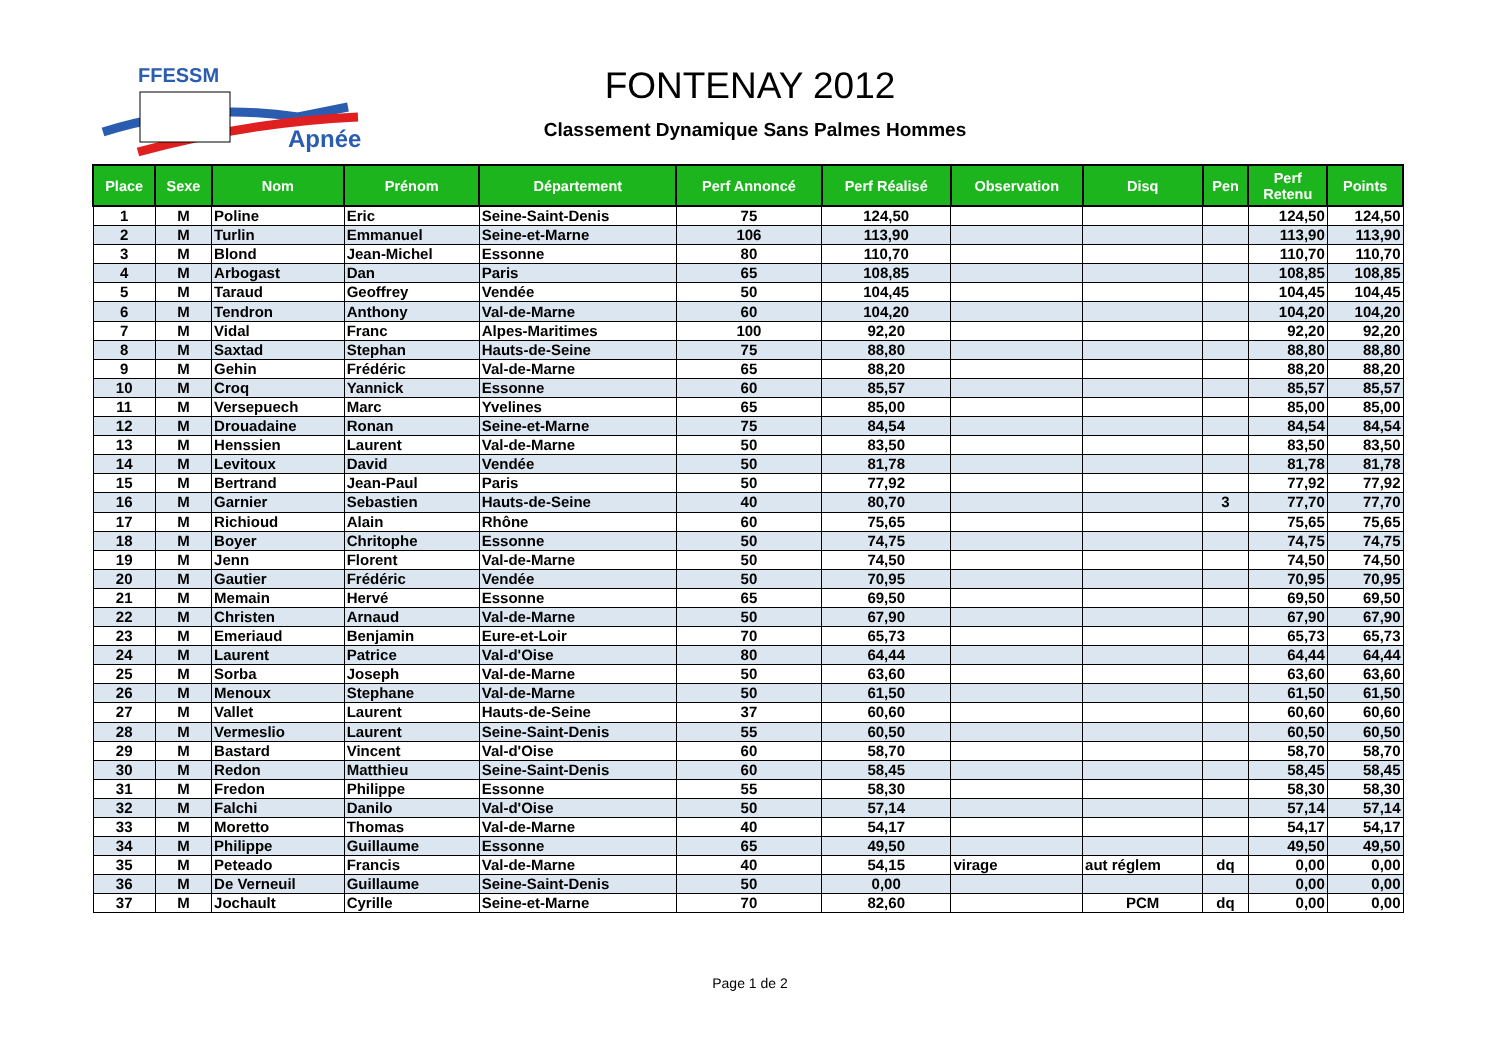FFESSM
Apnée
FONTENAY 2012
Classement Dynamique Sans Palmes Hommes
| Place | Sexe | Nom | Prénom | Département | Perf Annoncé | Perf Réalisé | Observation | Disq | Pen | Perf Retenu | Points |
| --- | --- | --- | --- | --- | --- | --- | --- | --- | --- | --- | --- |
| 1 | M | Poline | Eric | Seine-Saint-Denis | 75 | 124,50 | | | | 124,50 | 124,50 |
| 2 | M | Turlin | Emmanuel | Seine-et-Marne | 106 | 113,90 | | | | 113,90 | 113,90 |
| 3 | M | Blond | Jean-Michel | Essonne | 80 | 110,70 | | | | 110,70 | 110,70 |
| 4 | M | Arbogast | Dan | Paris | 65 | 108,85 | | | | 108,85 | 108,85 |
| 5 | M | Taraud | Geoffrey | Vendée | 50 | 104,45 | | | | 104,45 | 104,45 |
| 6 | M | Tendron | Anthony | Val-de-Marne | 60 | 104,20 | | | | 104,20 | 104,20 |
| 7 | M | Vidal | Franc | Alpes-Maritimes | 100 | 92,20 | | | | 92,20 | 92,20 |
| 8 | M | Saxtad | Stephan | Hauts-de-Seine | 75 | 88,80 | | | | 88,80 | 88,80 |
| 9 | M | Gehin | Frédéric | Val-de-Marne | 65 | 88,20 | | | | 88,20 | 88,20 |
| 10 | M | Croq | Yannick | Essonne | 60 | 85,57 | | | | 85,57 | 85,57 |
| 11 | M | Versepuech | Marc | Yvelines | 65 | 85,00 | | | | 85,00 | 85,00 |
| 12 | M | Drouadaine | Ronan | Seine-et-Marne | 75 | 84,54 | | | | 84,54 | 84,54 |
| 13 | M | Henssien | Laurent | Val-de-Marne | 50 | 83,50 | | | | 83,50 | 83,50 |
| 14 | M | Levitoux | David | Vendée | 50 | 81,78 | | | | 81,78 | 81,78 |
| 15 | M | Bertrand | Jean-Paul | Paris | 50 | 77,92 | | | | 77,92 | 77,92 |
| 16 | M | Garnier | Sebastien | Hauts-de-Seine | 40 | 80,70 | | | 3 | 77,70 | 77,70 |
| 17 | M | Richioud | Alain | Rhône | 60 | 75,65 | | | | 75,65 | 75,65 |
| 18 | M | Boyer | Chritophe | Essonne | 50 | 74,75 | | | | 74,75 | 74,75 |
| 19 | M | Jenn | Florent | Val-de-Marne | 50 | 74,50 | | | | 74,50 | 74,50 |
| 20 | M | Gautier | Frédéric | Vendée | 50 | 70,95 | | | | 70,95 | 70,95 |
| 21 | M | Memain | Hervé | Essonne | 65 | 69,50 | | | | 69,50 | 69,50 |
| 22 | M | Christen | Arnaud | Val-de-Marne | 50 | 67,90 | | | | 67,90 | 67,90 |
| 23 | M | Emeriaud | Benjamin | Eure-et-Loir | 70 | 65,73 | | | | 65,73 | 65,73 |
| 24 | M | Laurent | Patrice | Val-d'Oise | 80 | 64,44 | | | | 64,44 | 64,44 |
| 25 | M | Sorba | Joseph | Val-de-Marne | 50 | 63,60 | | | | 63,60 | 63,60 |
| 26 | M | Menoux | Stephane | Val-de-Marne | 50 | 61,50 | | | | 61,50 | 61,50 |
| 27 | M | Vallet | Laurent | Hauts-de-Seine | 37 | 60,60 | | | | 60,60 | 60,60 |
| 28 | M | Vermeslio | Laurent | Seine-Saint-Denis | 55 | 60,50 | | | | 60,50 | 60,50 |
| 29 | M | Bastard | Vincent | Val-d'Oise | 60 | 58,70 | | | | 58,70 | 58,70 |
| 30 | M | Redon | Matthieu | Seine-Saint-Denis | 60 | 58,45 | | | | 58,45 | 58,45 |
| 31 | M | Fredon | Philippe | Essonne | 55 | 58,30 | | | | 58,30 | 58,30 |
| 32 | M | Falchi | Danilo | Val-d'Oise | 50 | 57,14 | | | | 57,14 | 57,14 |
| 33 | M | Moretto | Thomas | Val-de-Marne | 40 | 54,17 | | | | 54,17 | 54,17 |
| 34 | M | Philippe | Guillaume | Essonne | 65 | 49,50 | | | | 49,50 | 49,50 |
| 35 | M | Peteado | Francis | Val-de-Marne | 40 | 54,15 | virage | aut réglem | dq | 0,00 | 0,00 |
| 36 | M | De Verneuil | Guillaume | Seine-Saint-Denis | 50 | 0,00 | | | | 0,00 | 0,00 |
| 37 | M | Jochault | Cyrille | Seine-et-Marne | 70 | 82,60 | | PCM | dq | 0,00 | 0,00 |
Page 1 de 2